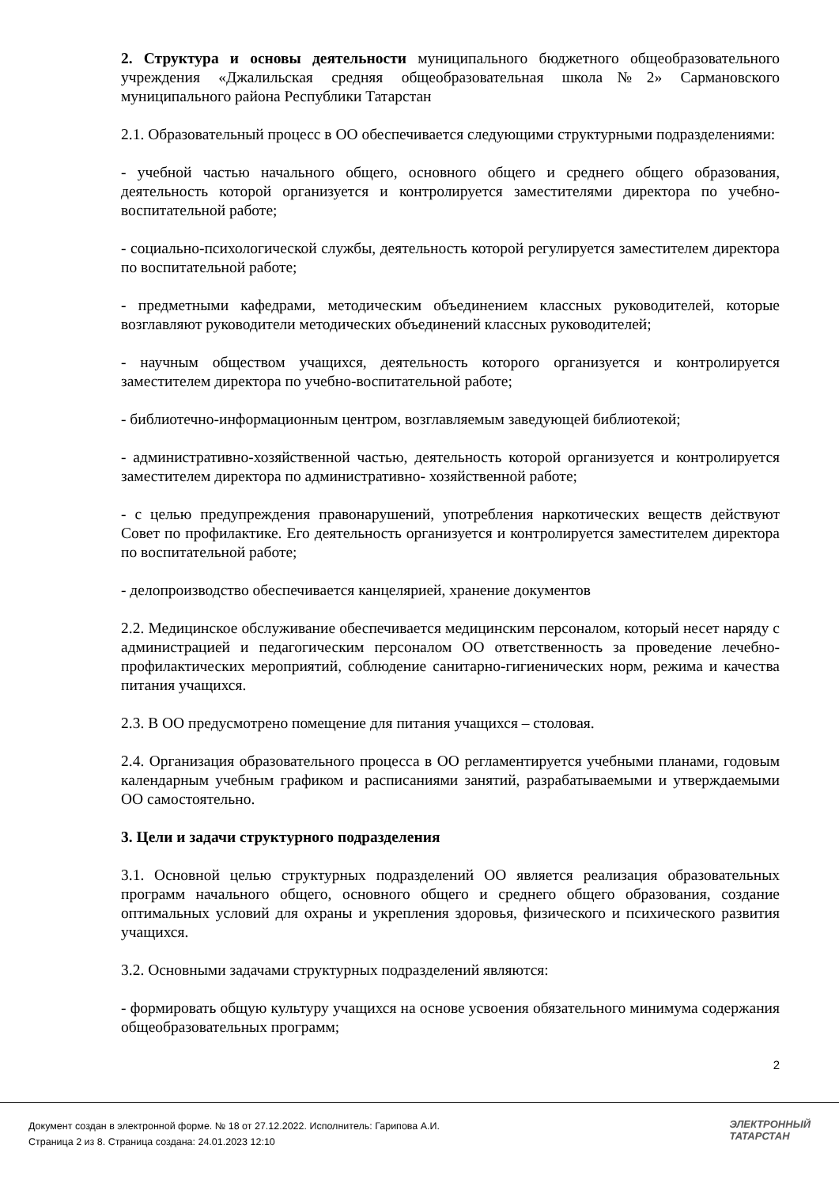2. Структура и основы деятельности муниципального бюджетного общеобразовательного учреждения «Джалильская средняя общеобразовательная школа№2» Сармановского муниципального района Республики Татарстан
2.1. Образовательный процесс в ОО обеспечивается следующими структурными подразделениями:
- учебной частью начального общего, основного общего и среднего общего образования, деятельность которой организуется и контролируется заместителями директора по учебно-воспитательной работе;
- социально-психологической службы, деятельность которой регулируется заместителем директора по воспитательной работе;
- предметными кафедрами, методическим объединением классных руководителей, которые возглавляют руководители методических объединений классных руководителей;
- научным обществом учащихся, деятельность которого организуется и контролируется заместителем директора по учебно-воспитательной работе;
- библиотечно-информационным центром, возглавляемым заведующей библиотекой;
- административно-хозяйственной частью, деятельность которой организуется и контролируется заместителем директора по административно- хозяйственной работе;
- с целью предупреждения правонарушений, употребления наркотических веществ действуют Совет по профилактике. Его деятельность организуется и контролируется заместителем директора по воспитательной работе;
- делопроизводство обеспечивается канцелярией, хранение документов
2.2. Медицинское обслуживание обеспечивается медицинским персоналом, который несет наряду с администрацией и педагогическим персоналом ОО ответственность за проведение лечебно-профилактических мероприятий, соблюдение санитарно-гигиенических норм, режима и качества питания учащихся.
2.3. В ОО предусмотрено помещение для питания учащихся – столовая.
2.4. Организация образовательного процесса в ОО регламентируется учебными планами, годовым календарным учебным графиком и расписаниями занятий, разрабатываемыми и утверждаемыми ОО самостоятельно.
3. Цели и задачи структурного подразделения
3.1. Основной целью структурных подразделений ОО является реализация образовательных программ начального общего, основного общего и среднего общего образования, создание оптимальных условий для охраны и укрепления здоровья, физического и психического развития учащихся.
3.2. Основными задачами структурных подразделений являются:
- формировать общую культуру учащихся на основе усвоения обязательного минимума содержания общеобразовательных программ;
2
Документ создан в электронной форме. № 18 от 27.12.2022. Исполнитель: Гарипова А.И.
Страница 2 из 8. Страница создана: 24.01.2023 12:10
ЭЛЕКТРОННЫЙ
ТАТАРСТАН